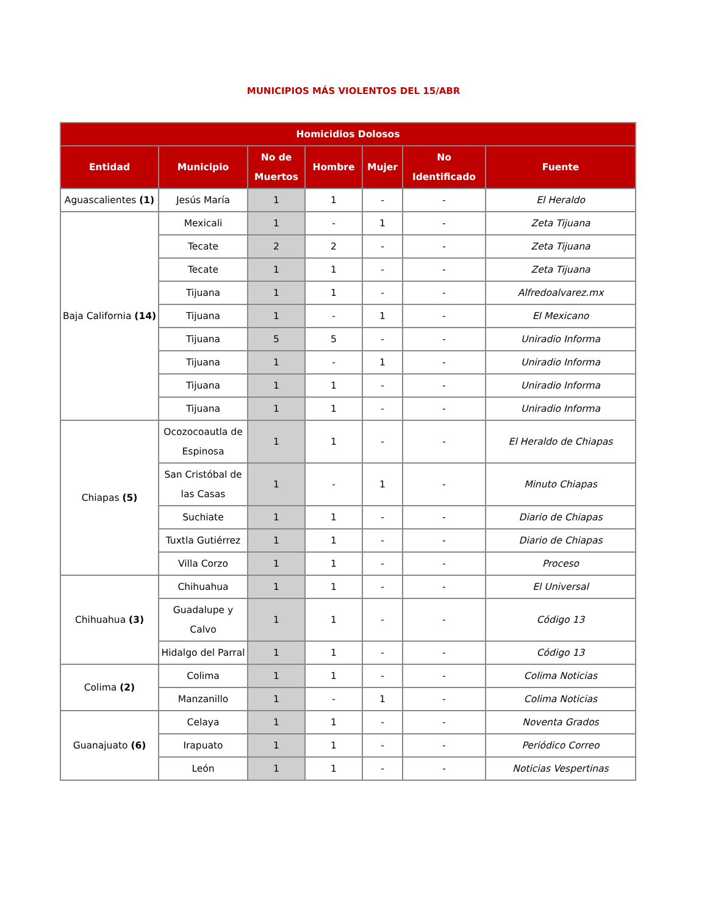MUNICIPIOS MÁS VIOLENTOS DEL 15/ABR
| Homicidios Dolosos | | | | | | |
| --- | --- | --- | --- | --- | --- | --- |
| Entidad | Municipio | No de Muertos | Hombre | Mujer | No Identificado | Fuente |
| Aguascalientes (1) | Jesús María | 1 | 1 | - | - | El Heraldo |
| Baja California (14) | Mexicali | 1 | - | 1 | - | Zeta Tijuana |
| | Tecate | 2 | 2 | - | - | Zeta Tijuana |
| | Tecate | 1 | 1 | - | - | Zeta Tijuana |
| | Tijuana | 1 | 1 | - | - | Alfredoalvarez.mx |
| | Tijuana | 1 | - | 1 | - | El Mexicano |
| | Tijuana | 5 | 5 | - | - | Uniradio Informa |
| | Tijuana | 1 | - | 1 | - | Uniradio Informa |
| | Tijuana | 1 | 1 | - | - | Uniradio Informa |
| | Tijuana | 1 | 1 | - | - | Uniradio Informa |
| Chiapas (5) | Ocozocoautla de Espinosa | 1 | 1 | - | - | El Heraldo de Chiapas |
| | San Cristóbal de las Casas | 1 | - | 1 | - | Minuto Chiapas |
| | Suchiate | 1 | 1 | - | - | Diario de Chiapas |
| | Tuxtla Gutiérrez | 1 | 1 | - | - | Diario de Chiapas |
| | Villa Corzo | 1 | 1 | - | - | Proceso |
| Chihuahua (3) | Chihuahua | 1 | 1 | - | - | El Universal |
| | Guadalupe y Calvo | 1 | 1 | - | - | Código 13 |
| | Hidalgo del Parral | 1 | 1 | - | - | Código 13 |
| Colima (2) | Colima | 1 | 1 | - | - | Colima Noticias |
| | Manzanillo | 1 | - | 1 | - | Colima Noticias |
| Guanajuato (6) | Celaya | 1 | 1 | - | - | Noventa Grados |
| | Irapuato | 1 | 1 | - | - | Periódico Correo |
| | León | 1 | 1 | - | - | Noticias Vespertinas |